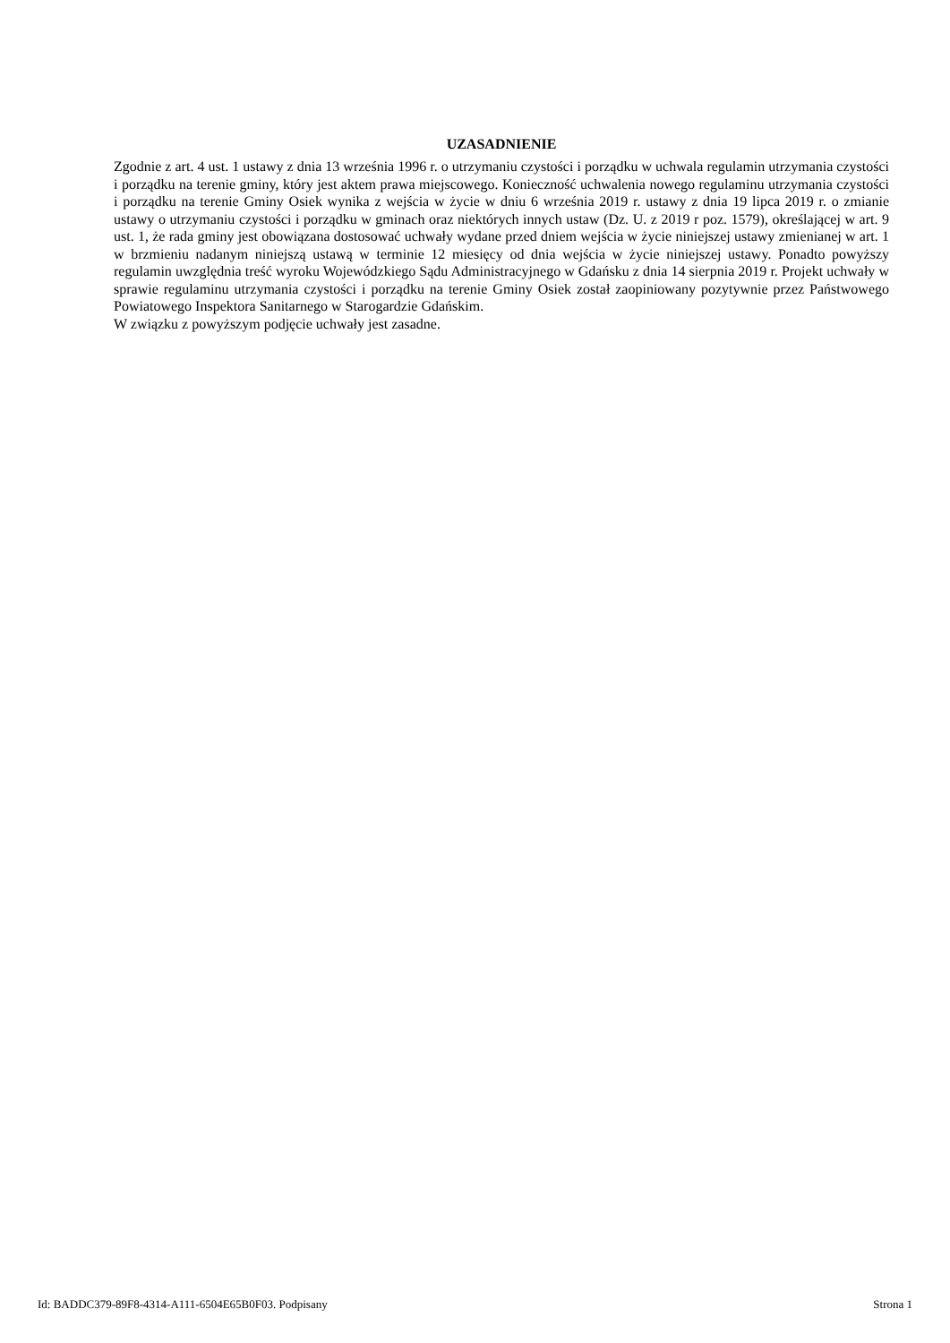UZASADNIENIE
Zgodnie z art. 4 ust. 1 ustawy z dnia 13 września 1996 r. o utrzymaniu czystości i porządku w uchwala regulamin utrzymania czystości i porządku na terenie gminy, który jest aktem prawa miejscowego. Konieczność uchwalenia nowego regulaminu utrzymania czystości i porządku na terenie Gminy Osiek wynika z wejścia w życie w dniu 6 września 2019 r. ustawy z dnia 19 lipca 2019 r. o zmianie ustawy o utrzymaniu czystości i porządku w gminach oraz niektórych innych ustaw (Dz. U. z 2019 r poz. 1579), określającej w art. 9 ust. 1, że rada gminy jest obowiązana dostosować uchwały wydane przed dniem wejścia w życie niniejszej ustawy zmienianej w art. 1 w brzmieniu nadanym niniejszą ustawą w terminie 12 miesięcy od dnia wejścia w życie niniejszej ustawy. Ponadto powyższy regulamin uwzględnia treść wyroku Wojewódzkiego Sądu Administracyjnego w Gdańsku z dnia 14 sierpnia 2019 r. Projekt uchwały w sprawie regulaminu utrzymania czystości i porządku na terenie Gminy Osiek został zaopiniowany pozytywnie przez Państwowego Powiatowego Inspektora Sanitarnego w Starogardzie Gdańskim.
W związku z powyższym podjęcie uchwały jest zasadne.
Id: BADDC379-89F8-4314-A111-6504E65B0F03. Podpisany Strona 1